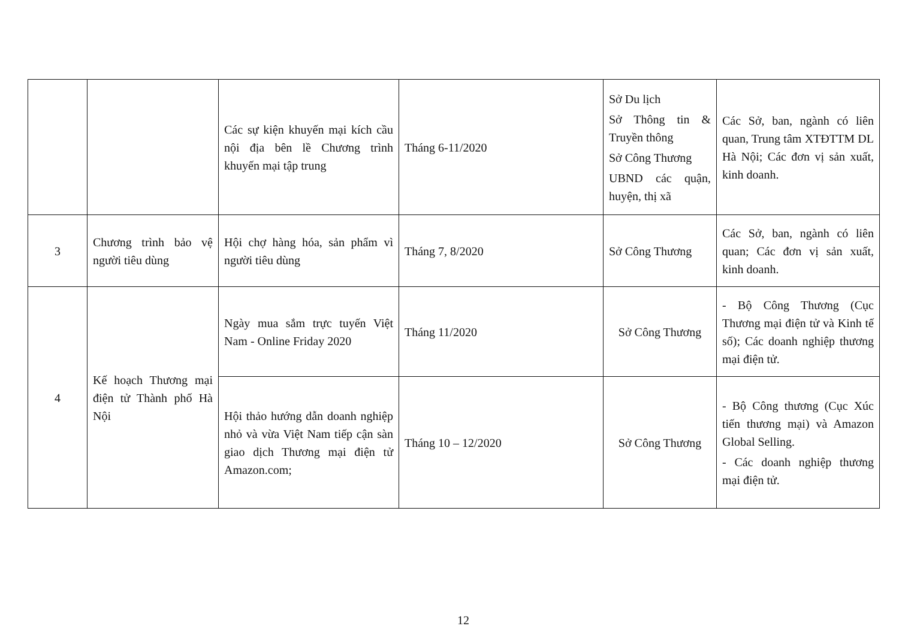| | | Các sự kiện khuyến mại kích cầu nội địa bên lề Chương trình khuyến mại tập trung | Tháng 6-11/2020 | Sở Du lịch Sở Thông tin & Truyền thông Sở Công Thương UBND các quận, huyện, thị xã | Các Sở, ban, ngành có liên quan, Trung tâm XTĐTTM DL Hà Nội; Các đơn vị sản xuất, kinh doanh. |
| 3 | Chương trình bảo vệ người tiêu dùng | Hội chợ hàng hóa, sản phẩm vì người tiêu dùng | Tháng 7, 8/2020 | Sở Công Thương | Các Sở, ban, ngành có liên quan; Các đơn vị sản xuất, kinh doanh. |
| 4 | Kế hoạch Thương mại điện tử Thành phố Hà Nội | Ngày mua sắm trực tuyến Việt Nam - Online Friday 2020 | Tháng 11/2020 | Sở Công Thương | - Bộ Công Thương (Cục Thương mại điện tử và Kinh tế số); Các doanh nghiệp thương mại điện tử. |
| | | Hội thảo hướng dẫn doanh nghiệp nhỏ và vừa Việt Nam tiếp cận sàn giao dịch Thương mại điện tử Amazon.com; | Tháng 10 – 12/2020 | Sở Công Thương | - Bộ Công thương (Cục Xúc tiến thương mại) và Amazon Global Selling. - Các doanh nghiệp thương mại điện tử. |
12